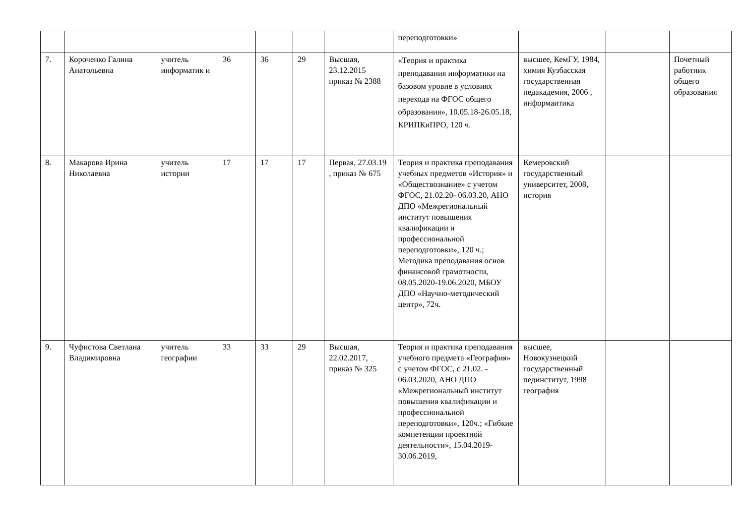| | | | | | | | переподготовки» | | | |
| 7. | Короченко Галина Анатольевна | учитель информатик и | 36 | 36 | 29 | Высшая, 23.12.2015 приказ № 2388 | «Теория и практика преподавания информатики на базовом уровне в условиях перехода на ФГОС общего образования», 10.05.18-26.05.18, КРИПКиПРО, 120 ч. | высшее, КемГУ, 1984, химия Кузбасская государственная педакадемия, 2006 , информаитика | | Почетный работник общего образования |
| 8. | Макарова Ирина Николаевна | учитель истории | 17 | 17 | 17 | Первая, 27.03.19 , приказ № 675 | Теория и практика преподавания учебных предметов «История» и «Обществознание» с учетом ФГОС, 21.02.20- 06.03.20, АНО ДПО «Межрегиональный институт повышения квалификации и профессиональной переподготовки», 120 ч.; Методика преподавания основ финансовой грамотности, 08.05.2020-19.06.2020, МБОУ ДПО «Научно-методический центр», 72ч. | Кемеровский государственный университет, 2008, история | | |
| 9. | Чуфистова Светлана Владимировна | учитель географии | 33 | 33 | 29 | Высшая, 22.02.2017, приказ № 325 | Теория и практика преподавания учебного предмета «География» с учетом ФГОС, с 21.02. - 06.03.2020, АНО ДПО «Межрегиональный институт повышения квалификации и профессиональной переподготовки», 120ч.; «Гибкие компетенции проектной деятельности», 15.04.2019-30.06.2019, | высшее, Новокузнецкий государственный пединститут, 1998 география | | |